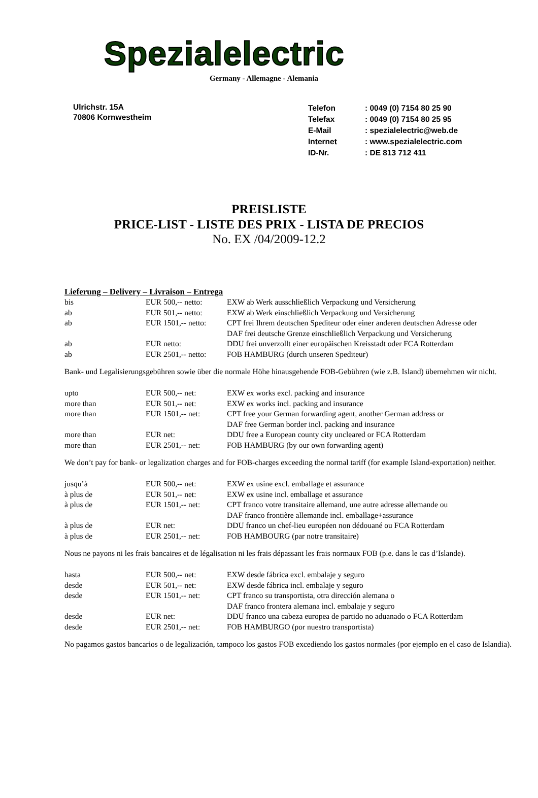Spezialelectric
Germany - Allemagne - Alemania
Ulrichstr. 15A
70806 Kornwestheim
| Telefon | : 0049 (0) 7154 80 25 90 |
| Telefax | : 0049 (0) 7154 80 25 95 |
| E-Mail | : spezialelectric@web.de |
| Internet | : www.spezialelectric.com |
| ID-Nr. | : DE 813 712 411 |
PREISLISTE
PRICE-LIST - LISTE DES PRIX - LISTA DE PRECIOS
No. EX /04/2009-12.2
Lieferung – Delivery – Livraison – Entrega
| bis | EUR 500,-- netto: | EXW ab Werk ausschließlich Verpackung und Versicherung |
| ab | EUR 501,-- netto: | EXW ab Werk einschließlich Verpackung und Versicherung |
| ab | EUR 1501,-- netto: | CPT frei Ihrem deutschen Spediteur oder einer anderen deutschen Adresse oder DAF frei deutsche Grenze einschließlich Verpackung und Versicherung |
| ab | EUR netto: | DDU frei unverzollt einer europäischen Kreisstadt oder FCA Rotterdam |
| ab | EUR 2501,-- netto: | FOB HAMBURG (durch unseren Spediteur) |
Bank- und Legalisierungsgebühren sowie über die normale Höhe hinausgehende FOB-Gebühren (wie z.B. Island) übernehmen wir nicht.
| upto | EUR 500,-- net: | EXW ex works excl. packing and insurance |
| more than | EUR 501,-- net: | EXW ex works incl. packing and insurance |
| more than | EUR 1501,-- net: | CPT free your German forwarding agent, another German address or DAF free German border incl. packing and insurance |
| more than | EUR net: | DDU free a European county city uncleared or FCA Rotterdam |
| more than | EUR 2501,-- net: | FOB HAMBURG (by our own forwarding agent) |
We don’t pay for bank- or legalization charges and for FOB-charges exceeding the normal tariff (for example Island-exportation) neither.
| jusqu’à | EUR 500,-- net: | EXW ex usine excl. emballage et assurance |
| à plus de | EUR 501,-- net: | EXW ex usine incl. emballage et assurance |
| à plus de | EUR 1501,-- net: | CPT franco votre transitaire allemand, une autre adresse allemande ou DAF franco frontière allemande incl. emballage+assurance |
| à plus de | EUR net: | DDU franco un chef-lieu européen non dédouané ou FCA Rotterdam |
| à plus de | EUR 2501,-- net: | FOB HAMBOURG (par notre transitaire) |
Nous ne payons ni les frais bancaires et de légalisation ni les frais dépassant les frais normaux FOB (p.e. dans le cas d’Islande).
| hasta | EUR 500,-- net: | EXW desde fábrica excl. embalaje y seguro |
| desde | EUR 501,-- net: | EXW desde fábrica incl. embalaje y seguro |
| desde | EUR 1501,-- net: | CPT franco su transportista, otra dirección alemana o DAF franco frontera alemana incl. embalaje y seguro |
| desde | EUR net: | DDU franco una cabeza europea de partido no aduanado o FCA Rotterdam |
| desde | EUR 2501,-- net: | FOB HAMBURGO (por nuestro transportista) |
No pagamos gastos bancarios o de legalización, tampoco los gastos FOB excediendo los gastos normales (por ejemplo en el caso de Islandia).